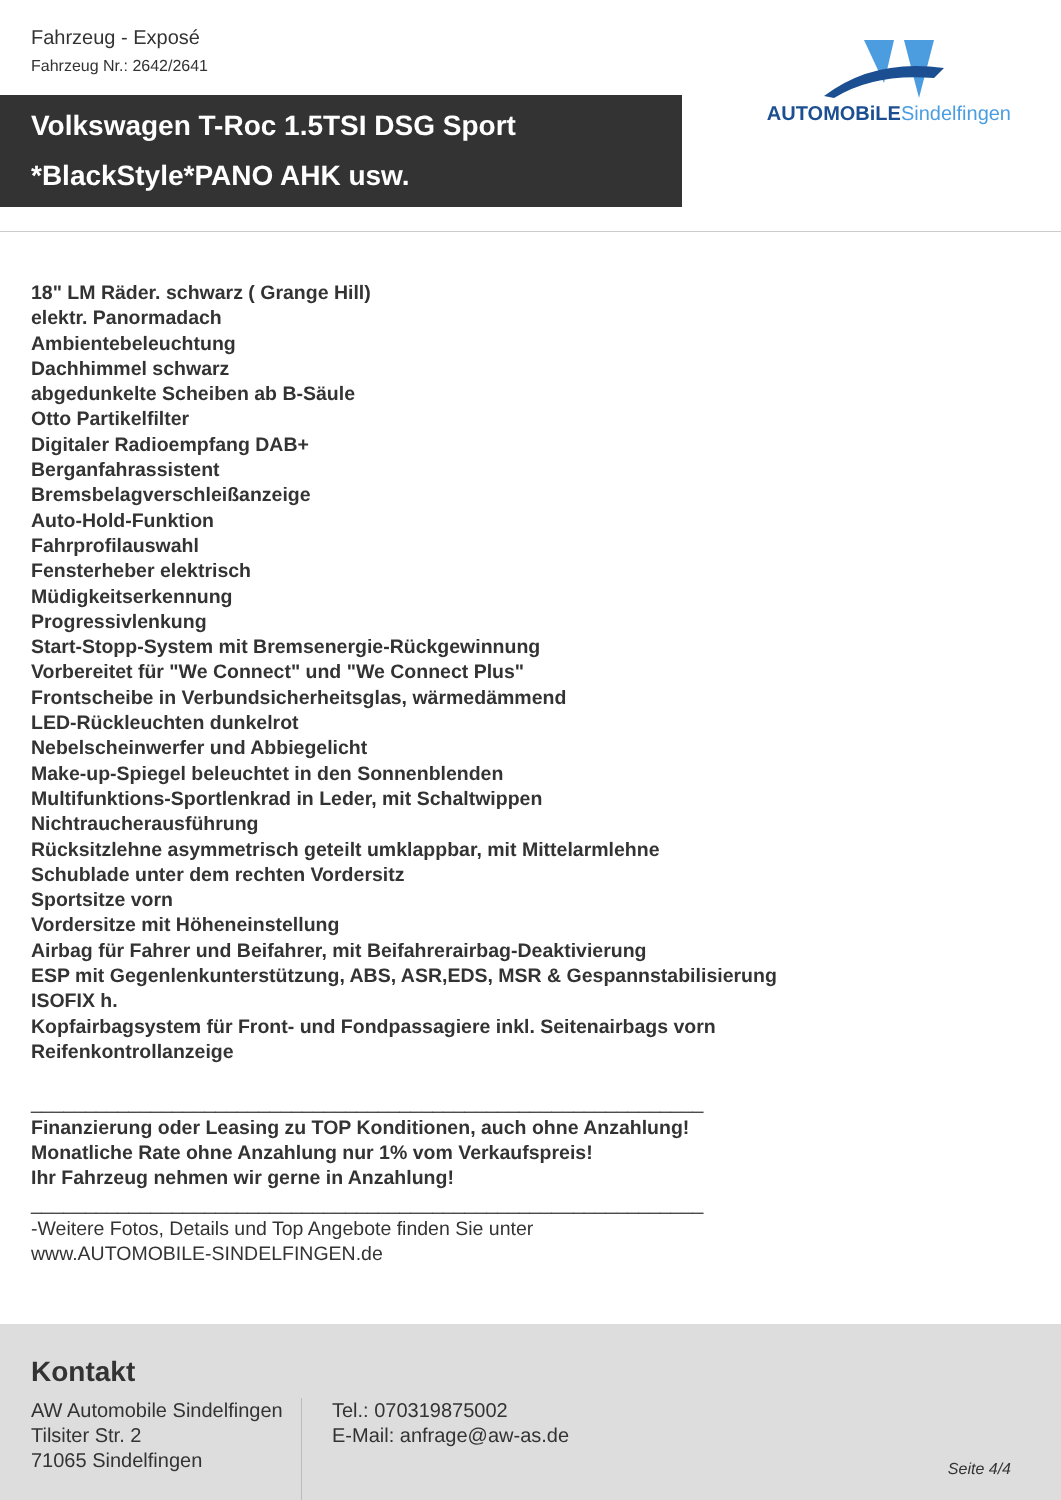Fahrzeug - Exposé
Fahrzeug Nr.: 2642/2641
Volkswagen T-Roc 1.5TSI DSG Sport
*BlackStyle*PANO AHK usw.
AUTOMOBiLE Sindelfingen
18" LM Räder. schwarz ( Grange Hill)
elektr. Panormadach
Ambientebeleuchtung
Dachhimmel schwarz
abgedunkelte Scheiben ab B-Säule
Otto Partikelfilter
Digitaler Radioempfang DAB+
Berganfahrassistent
Bremsbelagverschleißanzeige
Auto-Hold-Funktion
Fahrprofilauswahl
Fensterheber elektrisch
Müdigkeitserkennung
Progressivlenkung
Start-Stopp-System mit Bremsenergie-Rückgewinnung
Vorbereitet für "We Connect" und "We Connect Plus"
Frontscheibe in Verbundsicherheitsglas, wärmedämmend
LED-Rückleuchten dunkelrot
Nebelscheinwerfer und Abbiegelicht
Make-up-Spiegel beleuchtet in den Sonnenblenden
Multifunktions-Sportlenkrad in Leder, mit Schaltwippen
Nichtraucherausführung
Rücksitzlehne asymmetrisch geteilt umklappbar, mit Mittelarmlehne
Schublade unter dem rechten Vordersitz
Sportsitze vorn
Vordersitze mit Höheneinstellung
Airbag für Fahrer und Beifahrer, mit Beifahrerairbag-Deaktivierung
ESP mit Gegenlenkunterstützung, ABS, ASR,EDS, MSR & Gespannstabilisierung
ISOFIX h.
Kopfairbagsystem für Front- und Fondpassagiere inkl. Seitenairbags vorn
Reifenkontrollanzeige
______________________________________________________________
Finanzierung oder Leasing zu TOP Konditionen, auch ohne Anzahlung!
Monatliche Rate ohne Anzahlung nur 1% vom Verkaufspreis!
Ihr Fahrzeug nehmen wir gerne in Anzahlung!
______________________________________________________________
-Weitere Fotos, Details und Top Angebote finden Sie unter
www.AUTOMOBILE-SINDELFINGEN.de
Kontakt
AW Automobile Sindelfingen
Tilsiter Str. 2
71065 Sindelfingen
Tel.: 070319875002
E-Mail: anfrage@aw-as.de
Seite 4/4